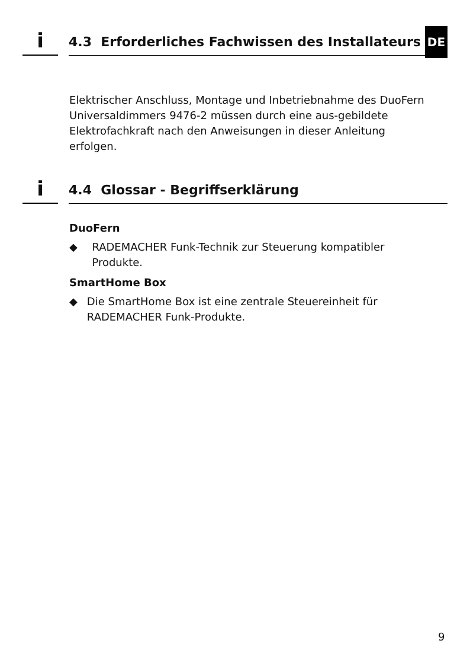i
4.3 Erforderliches Fachwissen des Installateurs
DE
Elektrischer Anschluss, Montage und Inbetriebnahme des DuoFern Universaldimmers 9476-2 müssen durch eine aus-gebildete Elektrofachkraft nach den Anweisungen in dieser Anleitung erfolgen.
i
4.4 Glossar - Begriffserklärung
DuoFern
◆ RADEMACHER Funk-Technik zur Steuerung kompatibler Produkte.
SmartHome Box
◆ Die SmartHome Box ist eine zentrale Steuereinheit für RADEMACHER Funk-Produkte.
9